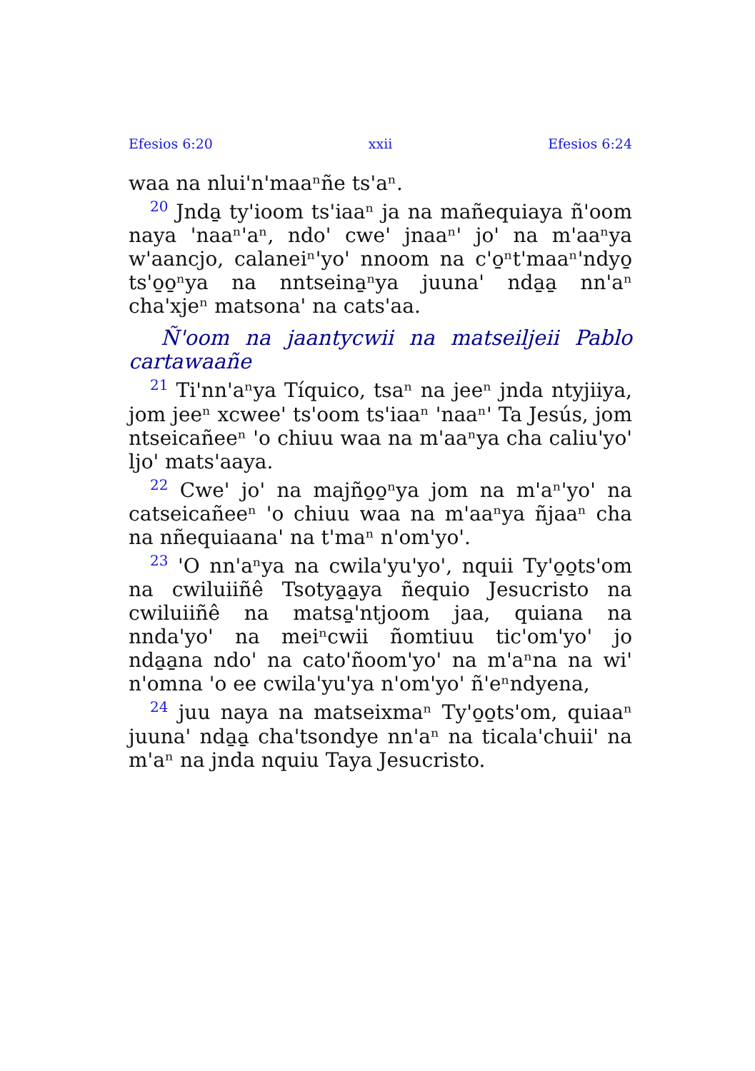Efesios 6:20 xxii Efesios 6:24
waa na nlui'n'maaⁿñe ts'aⁿ.
<sup>20</sup> Jnda̱ ty'ioom ts'iaaⁿ ja na mañequiaya ñ'oom naya 'naaⁿ'aⁿ, ndo' cwe' jnaaⁿ' jo' na m'aaⁿya w'aancjo, calaneiⁿ'yo' nnoom na c'o̱ⁿt'maaⁿ'ndyo̱ ts'o̱o̱ⁿya na nntseina̱ⁿya juuna' nda̱a̱ nn'aⁿ cha'xjeⁿ matsona' na cats'aa.
Ñ'oom na jaantycwii na matseiljeii Pablo cartawaañe
<sup>21</sup> Ti'nn'aⁿya Tíquico, tsaⁿ na jeeⁿ jnda ntyjiiya, jom jeeⁿ xcwee' ts'oom ts'iaaⁿ 'naaⁿ' Ta Jesús, jom ntseicañeeⁿ 'o chiuu waa na m'aaⁿya cha caliu'yo' ljo' mats'aaya.
<sup>22</sup> Cwe' jo' na majño̱o̱ⁿya jom na m'aⁿ'yo' na catseicañeeⁿ 'o chiuu waa na m'aaⁿya ñjaaⁿ cha na nñequiaana' na t'maⁿ n'om'yo'.
<sup>23</sup> 'O nn'aⁿya na cwila'yu'yo', nquii Ty'o̱o̱ts'om na cwiluiiñê Tsotya̱a̱ya ñequio Jesucristo na cwiluiiñê na matsa̱'ntjoom jaa, quiana na nnda'yo' na meiⁿcwii ñomtiuu tic'om'yo' jo nda̱a̱na ndo' na cato'ñoom'yo' na m'aⁿna na wi' n'omna 'o ee cwila'yu'ya n'om'yo' ñ'eⁿndyena,
<sup>24</sup> juu naya na matseixmaⁿ Ty'o̱o̱ts'om, quiaaⁿ juuna' nda̱a̱ cha'tsondye nn'aⁿ na ticala'chuii' na m'aⁿ na jnda nquiu Taya Jesucristo.